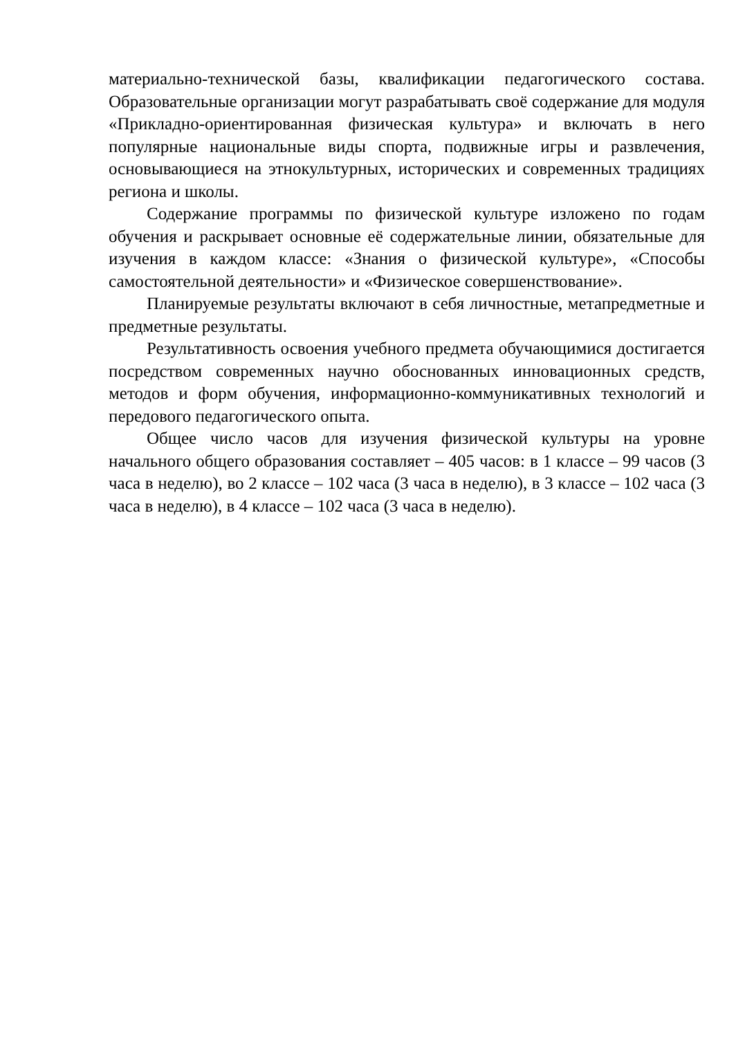материально-технической базы, квалификации педагогического состава. Образовательные организации могут разрабатывать своё содержание для модуля «Прикладно-ориентированная физическая культура» и включать в него популярные национальные виды спорта, подвижные игры и развлечения, основывающиеся на этнокультурных, исторических и современных традициях региона и школы.
Содержание программы по физической культуре изложено по годам обучения и раскрывает основные её содержательные линии, обязательные для изучения в каждом классе: «Знания о физической культуре», «Способы самостоятельной деятельности» и «Физическое совершенствование».
Планируемые результаты включают в себя личностные, метапредметные и предметные результаты.
Результативность освоения учебного предмета обучающимися достигается посредством современных научно обоснованных инновационных средств, методов и форм обучения, информационно-коммуникативных технологий и передового педагогического опыта.
Общее число часов для изучения физической культуры на уровне начального общего образования составляет – 405 часов: в 1 классе – 99 часов (3 часа в неделю), во 2 классе – 102 часа (3 часа в неделю), в 3 классе – 102 часа (3 часа в неделю), в 4 классе – 102 часа (3 часа в неделю).